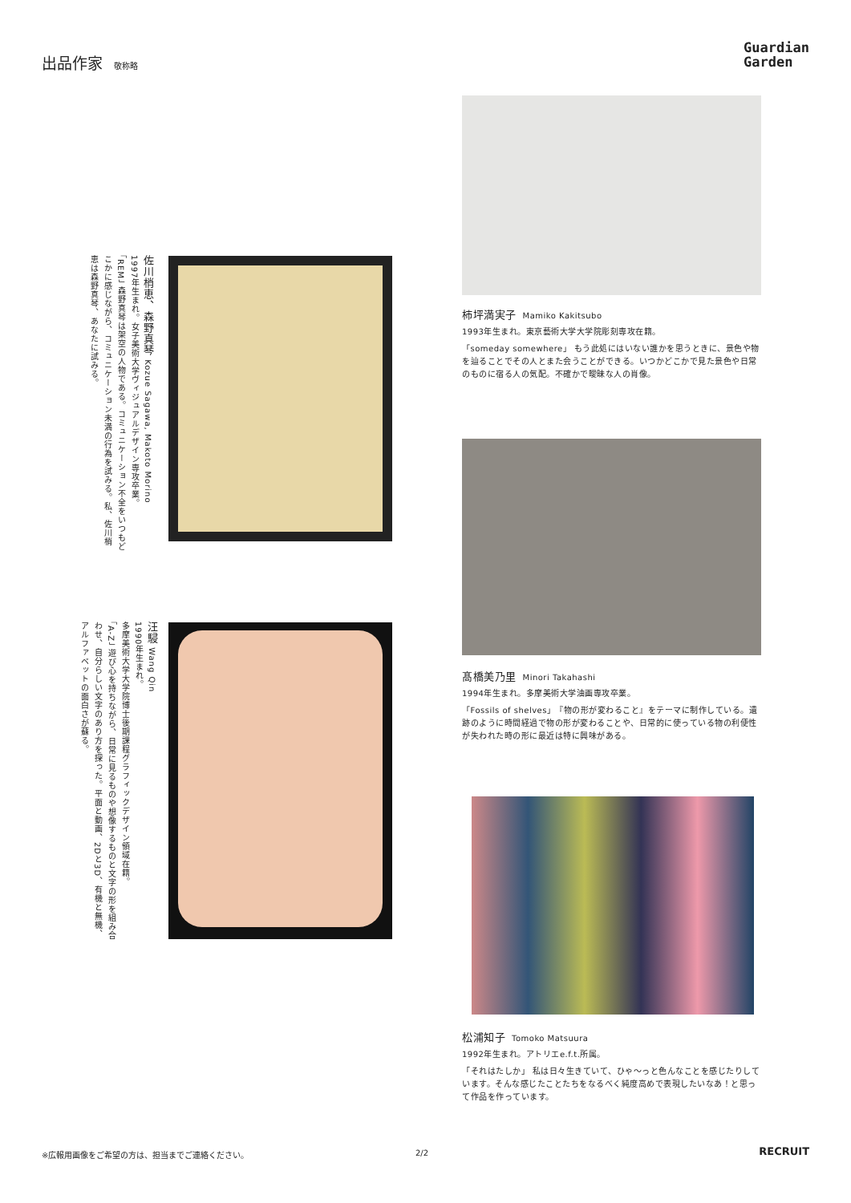出品作家 敬称略
Guardian
Garden
柿坪満実子 Mamiko Kakitsubo
1993年生まれ。東京藝術大学大学院彫刻専攻在籍。
「someday somewhere」 もう此処にはいない誰かを思うときに、景色や物を辿ることでその人とまた会うことができる。いつかどこかで見た景色や日常のものに宿る人の気配。不確かで曖昧な人の肖像。
佐川梢恵、森野真琴 Kozue Sagawa, Makoto Morino
1997年生まれ。女子美術大学ヴィジュアルデザイン専攻卒業。
「REM」 森野真琴は架空の人物である。コミュニケーション不全をいつもどこかに感じながら、コミュニケーション未満の行為を試みる。私、佐川梢恵は森野真琴、あなたに試みる。
髙橋美乃里 Minori Takahashi
1994年生まれ。多摩美術大学油画専攻卒業。
「Fossils of shelves」『物の形が変わること』をテーマに制作している。遺跡のように時間経過で物の形が変わることや、日常的に使っている物の利便性が失われた時の形に最近は特に興味がある。
汪駸 Wang Qin
1990年生まれ。
多摩美術大学大学院博士後期課程グラフィックデザイン領域在籍。
「A-Z」 遊び心を持ちながら、日常に見るものや想像するものと文字の形を組み合わせ、自分らしい文字のあり方を探った。平面と動画、2Dと3D、有機と無機、アルファベットの面白さが蘇る。
松浦知子 Tomoko Matsuura
1992年生まれ。アトリエe.f.t.所属。
「それはたしか」 私は日々生きていて、ひゃ〜っと色んなことを感じたりしています。そんな感じたことたちをなるべく純度高めで表現したいなあ！と思って作品を作っています。
※広報用画像をご希望の方は、担当までご連絡ください。
2/2 RECRUIT